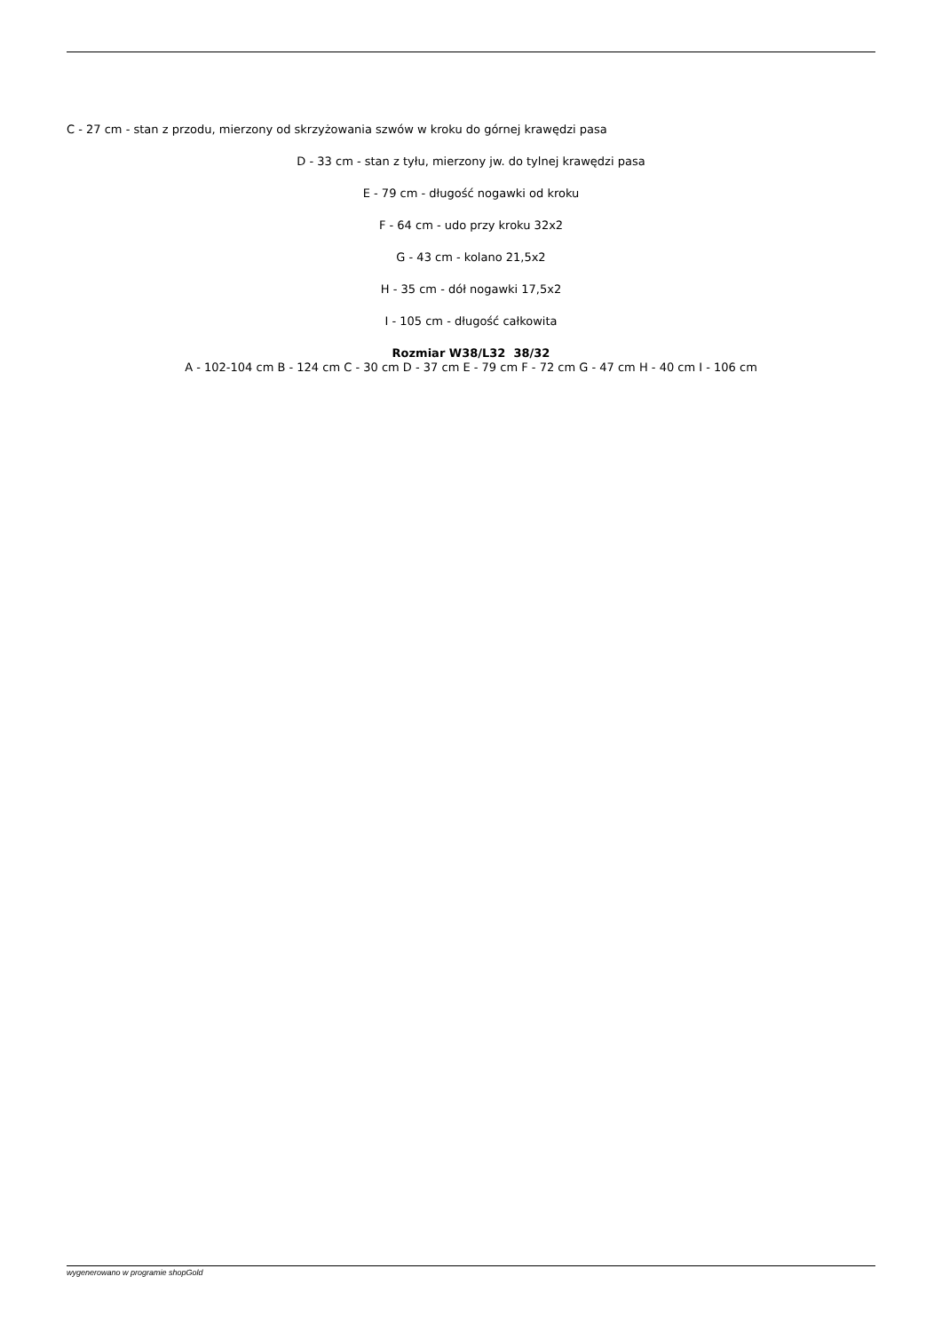C - 27 cm - stan z przodu, mierzony od skrzyżowania szwów w kroku do górnej krawędzi pasa
D - 33 cm - stan z tyłu, mierzony jw. do tylnej krawędzi pasa
E - 79 cm - długość nogawki od kroku
F - 64 cm - udo przy kroku 32x2
G - 43 cm - kolano 21,5x2
H - 35 cm - dół nogawki 17,5x2
I - 105 cm - długość całkowita
Rozmiar W38/L32 38/32
A - 102-104 cm B - 124 cm C - 30 cm D - 37 cm E - 79 cm F - 72 cm G - 47 cm H - 40 cm I - 106 cm
wygenerowano w programie shopGold